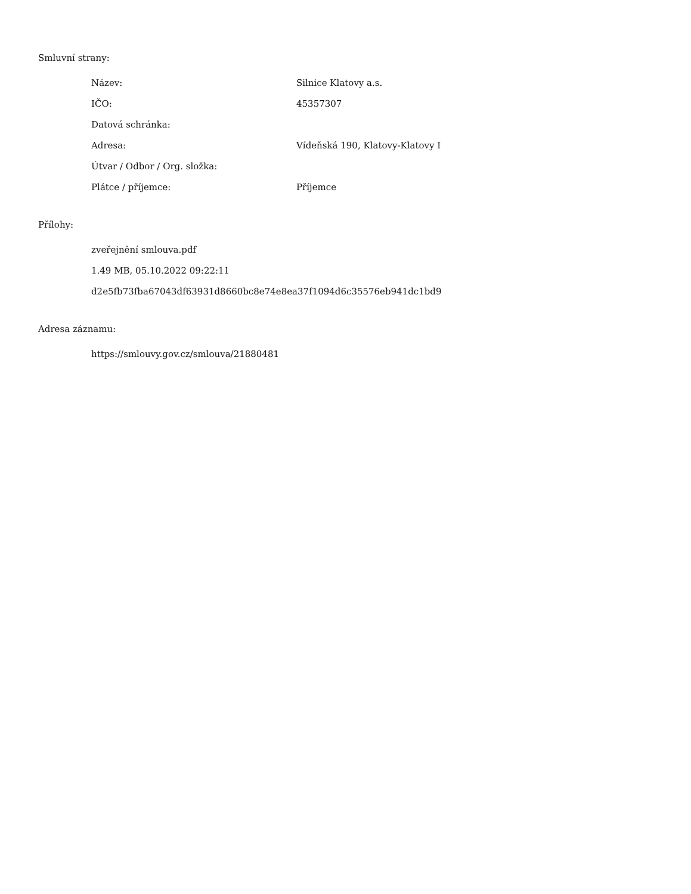Smluvní strany:
| Název: | Silnice Klatovy a.s. |
| IČO: | 45357307 |
| Datová schránka: | |
| Adresa: | Vídeňská 190, Klatovy-Klatovy I |
| Útvar / Odbor / Org. složka: | |
| Plátce / příjemce: | Příjemce |
Přílohy:
zveřejnění smlouva.pdf
1.49 MB, 05.10.2022 09:22:11
d2e5fb73fba67043df63931d8660bc8e74e8ea37f1094d6c35576eb941dc1bd9
Adresa záznamu:
https://smlouvy.gov.cz/smlouva/21880481